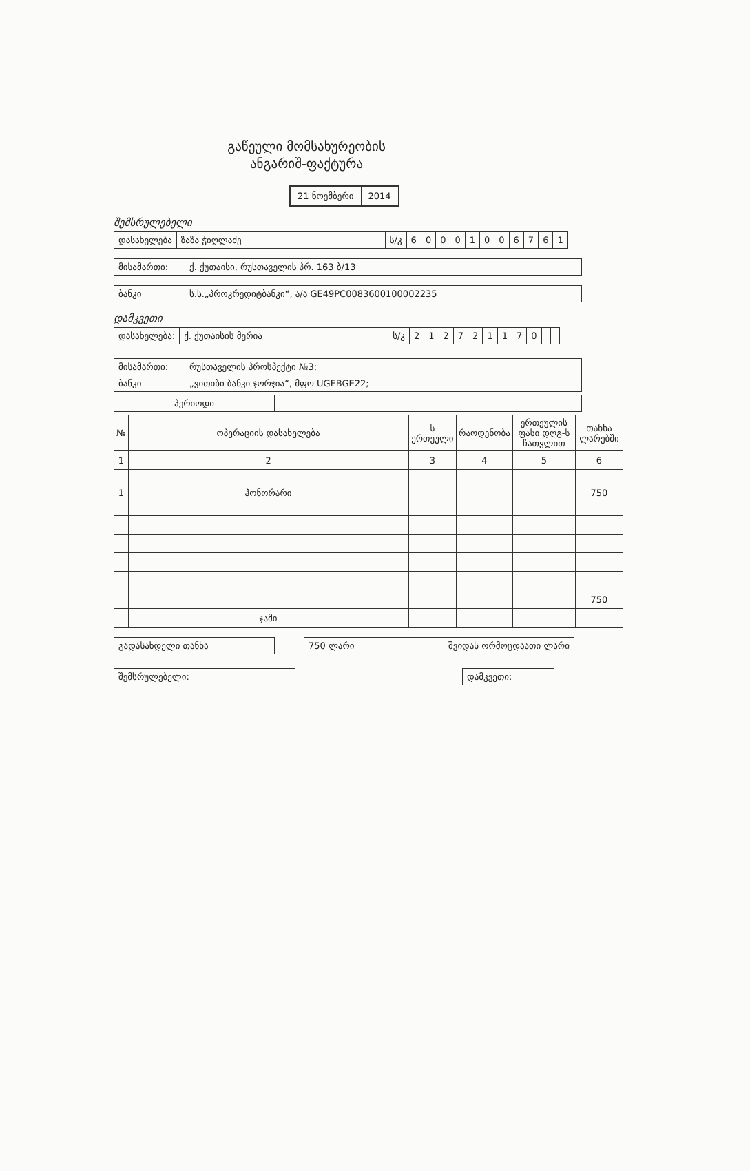გაწეული მომსახურეობის
ანგარიშ-ფაქტურა
| 21 ნოემბერი | 2014 |
შემსრულებელი
| დასახელება | ზაზა ჭიღლაძე | ს/კ | 6 | 0 | 0 | 0 | 1 | 0 | 0 | 6 | 7 | 6 | 1 |
| მისამართი: | ქ. ქუთაისი, რუსთაველის პრ. 163 ბ/13 |
| ბანკი | ს.ს.„პროკრედიტბანკი“, ა/ა GE49PC0083600100002235 |
დამკვეთი
| დასახელება: | ქ. ქუთაისის მერია | ს/კ | 2 | 1 | 2 | 7 | 2 | 1 | 1 | 7 | 0 | | |
| მისამართი: | რუსთაველის პროსპექტი №3; |
| ბანკი | „ვითიბი ბანკი ჯორჯია“, მფო UGEBGE22; |
| პერიოდი | |
| № | ოპერაციის დასახელება | ს ერთეული | რაოდენობა | ერთეულის ფასი დღგ-ს ჩათვლით | თანხა ლარებში |
| --- | --- | --- | --- | --- | --- |
| 1 | 2 | 3 | 4 | 5 | 6 |
| 1 | ჰონორარი | | | | 750 |
| | | | | | 750 |
| | ჯამი | | | | |
| გადასახდელი თანხა | | 750 ლარი | შვიდას ორმოცდაათი ლარი |
| შემსრულებელი: | | დამკვეთი: |